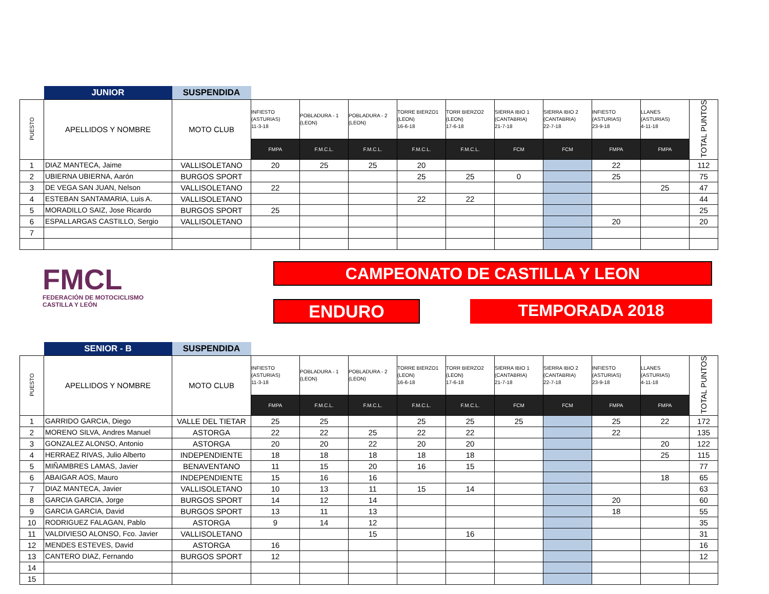| | JUNIOR | SUSPENDIDA | | | | | | | | | | |
| PUESTO | APELLIDOS Y NOMBRE | MOTO CLUB | INFIESTO (ASTURIAS) 11-3-18 | POBLADURA - 1 (LEON) | POBLADURA - 2 (LEON) | TORRE BIERZO1 (LEON) 16-6-18 | TORR BIERZO2 (LEON) 17-6-18 | SIERRA IBIO 1 (CANTABRIA) 21-7-18 | SIERRA IBIO 2 (CANTABRIA) 22-7-18 | INFIESTO (ASTURIAS) 23-9-18 | LLANES (ASTURIAS) 4-11-18 | TOTAL PUNTOS |
| | | | FMPA | F.M.C.L. | F.M.C.L. | F.M.C.L. | F.M.C.L. | FCM | FCM | FMPA | FMPA | |
| 1 | DIAZ MANTECA, Jaime | VALLISOLETANO | 20 | 25 | 25 | 20 | | | | 22 | | 112 |
| 2 | UBIERNA UBIERNA, Aarón | BURGOS SPORT | | | | 25 | 25 | 0 | | 25 | | 75 |
| 3 | DE VEGA SAN JUAN, Nelson | VALLISOLETANO | 22 | | | | | | | | 25 | 47 |
| 4 | ESTEBAN SANTAMARIA, Luis A. | VALLISOLETANO | | | | 22 | 22 | | | | | 44 |
| 5 | MORADILLO SAIZ, Jose Ricardo | BURGOS SPORT | 25 | | | | | | | | | 25 |
| 6 | ESPALLARGAS CASTILLO, Sergio | VALLISOLETANO | | | | | | | | 20 | | 20 |
| 7 | | | | | | | | | | | | |
FMCL
FEDERACIÓN DE MOTOCICLISMO
CASTILLA Y LEÓN
CAMPEONATO DE CASTILLA Y LEON
ENDURO TEMPORADA 2018
| | SENIOR - B | SUSPENDIDA | | | | | | | | | | |
| PUESTO | APELLIDOS Y NOMBRE | MOTO CLUB | INFIESTO (ASTURIAS) 11-3-18 | POBLADURA - 1 (LEON) | POBLADURA - 2 (LEON) | TORRE BIERZO1 (LEON) 16-6-18 | TORR BIERZO2 (LEON) 17-6-18 | SIERRA IBIO 1 (CANTABRIA) 21-7-18 | SIERRA IBIO 2 (CANTABRIA) 22-7-18 | INFIESTO (ASTURIAS) 23-9-18 | LLANES (ASTURIAS) 4-11-18 | TOTAL PUNTOS |
| | | | FMPA | F.M.C.L. | F.M.C.L. | F.M.C.L. | F.M.C.L. | FCM | FCM | FMPA | FMPA | |
| 1 | GARRIDO GARCIA, Diego | VALLE DEL TIETAR | 25 | 25 | | 25 | 25 | 25 | | 25 | 22 | 172 |
| 2 | MORENO SILVA, Andres Manuel | ASTORGA | 22 | 22 | 25 | 22 | 22 | | | 22 | | 135 |
| 3 | GONZALEZ ALONSO, Antonio | ASTORGA | 20 | 20 | 22 | 20 | 20 | | | | 20 | 122 |
| 4 | HERRAEZ RIVAS, Julio Alberto | INDEPENDIENTE | 18 | 18 | 18 | 18 | 18 | | | | 25 | 115 |
| 5 | MIÑAMBRES LAMAS, Javier | BENAVENTANO | 11 | 15 | 20 | 16 | 15 | | | | | 77 |
| 6 | ABAIGAR AOS, Mauro | INDEPENDIENTE | 15 | 16 | 16 | | | | | | 18 | 65 |
| 7 | DIAZ MANTECA, Javier | VALLISOLETANO | 10 | 13 | 11 | 15 | 14 | | | | | 63 |
| 8 | GARCIA GARCIA, Jorge | BURGOS SPORT | 14 | 12 | 14 | | | | | 20 | | 60 |
| 9 | GARCIA GARCIA, David | BURGOS SPORT | 13 | 11 | 13 | | | | | 18 | | 55 |
| 10 | RODRIGUEZ FALAGAN, Pablo | ASTORGA | 9 | 14 | 12 | | | | | | | 35 |
| 11 | VALDIVIESO ALONSO, Fco. Javier | VALLISOLETANO | | | 15 | | 16 | | | | | 31 |
| 12 | MENDES ESTEVES, David | ASTORGA | 16 | | | | | | | | | 16 |
| 13 | CANTERO DIAZ, Fernando | BURGOS SPORT | 12 | | | | | | | | | 12 |
| 14 | | | | | | | | | | | | |
| 15 | | | | | | | | | | | | |